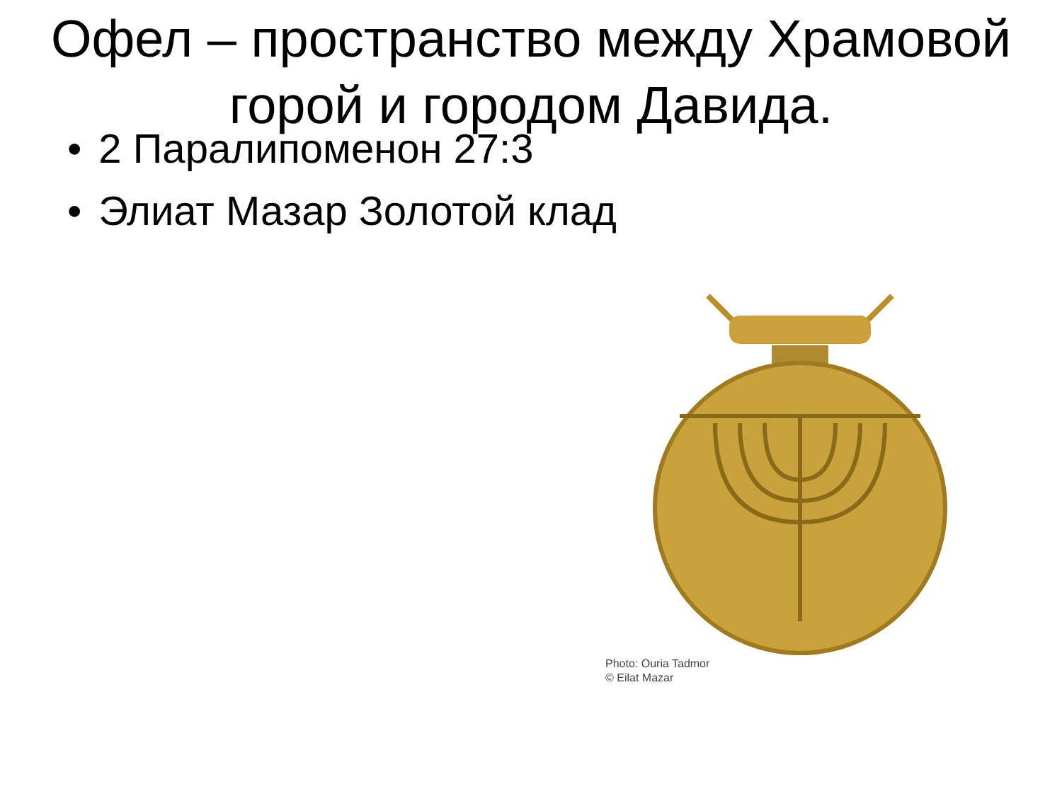Офел – пространство между Храмовой горой и городом Давида.
• 2 Паралипоменон 27:3
• Элиат Мазар Золотой клад
Photo: Ouria Tadmor
© Eilat Mazar